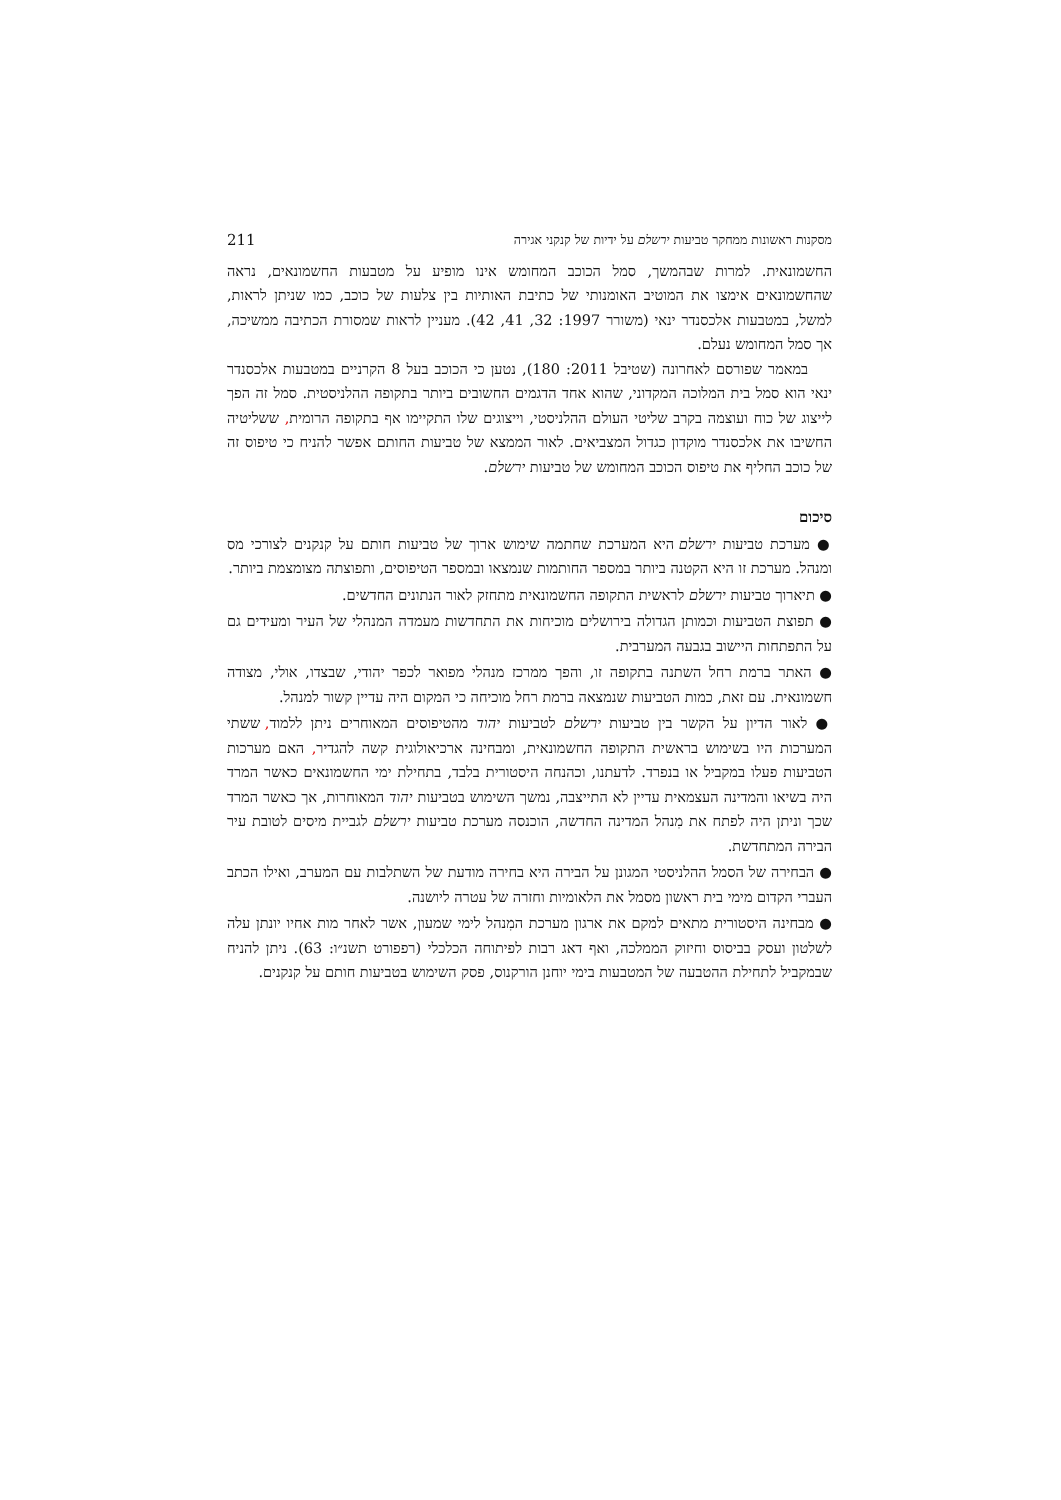מסקנות ראשונות ממחקר טביעות ירשלם על ידיות של קנקני אגירה 211
החשמונאית. למרות שבהמשך, סמל הכוכב המחומש אינו מופיע על מטבעות החשמונאים, נראה שהחשמונאים אימצו את המוטיב האומנותי של כתיבת האותיות בין צלעות של כוכב, כמו שניתן לראות, למשל, במטבעות אלכסנדר ינאי (משורר 1997: 32, 41, 42). מעניין לראות שמסורת הכתיבה ממשיכה, אך סמל המחומש נעלם.
במאמר שפורסם לאחרונה (שטיבל 2011: 180), נטען כי הכוכב בעל 8 הקרניים במטבעות אלכסנדר ינאי הוא סמל בית המלוכה המקדוני, שהוא אחד הדגמים החשובים ביותר בתקופה ההלניסטית. סמל זה הפך לייצוג של כוח ועוצמה בקרב שליטי העולם ההלניסטי, וייצוגים שלו התקיימו אף בתקופה הרומית, ששליטיה החשיבו את אלכסנדר מוקדון כגדול המצביאים. לאור הממצא של טביעות החותם אפשר להניח כי טיפוס זה של כוכב החליף את טיפוס הכוכב המחומש של טביעות ירשלם.
סיכום
● מערכת טביעות ירשלם היא המערכת שחתמה שימוש ארוך של טביעות חותם על קנקנים לצורכי מס ומנהל. מערכת זו היא הקטנה ביותר במספר החותמות שנמצאו ובמספר הטיפוסים, ותפוצתה מצומצמת ביותר.
● תיארוך טביעות ירשלם לראשית התקופה החשמונאית מתחזק לאור הנתונים החדשים.
● תפוצת הטביעות וכמותן הגדולה בירושלים מוכיחות את התחדשות מעמדה המנהלי של העיר ומעידים גם על התפתחות היישוב בגבעה המערבית.
● האתר ברמת רחל השתנה בתקופה זו, והפך ממרכז מנהלי מפואר לכפר יהודי, שבצדו, אולי, מצודה חשמונאית. עם זאת, כמות הטביעות שנמצאה ברמת רחל מוכיחה כי המקום היה עדיין קשור למנהל.
● לאור הדיון על הקשר בין טביעות ירשלם לטביעות יהוד מהטיפוסים המאוחרים ניתן ללמוד, ששתי המערכות היו בשימוש בראשית התקופה החשמונאית, ומבחינה ארכיאולוגית קשה להגדיר, האם מערכות הטביעות פעלו במקביל או בנפרד. לדעתנו, וכהנחה היסטורית בלבד, בתחילת ימי החשמונאים כאשר המרד היה בשיאו והמדינה העצמאית עדיין לא התייצבה, נמשך השימוש בטביעות יהוד המאוחרות, אך כאשר המרד שכך וניתן היה לפתח את מִנהל המדינה החדשה, הוכנסה מערכת טביעות ירשלם לגביית מיסים לטובת עיר הבירה המתחדשת.
● הבחירה של הסמל ההלניסטי המגונן על הבירה היא בחירה מודעת של השתלבות עם המערב, ואילו הכתב העברי הקדום מימי בית ראשון מסמל את הלאומיות וחזרה של עטרה ליושנה.
● מבחינה היסטורית מתאים למקם את ארגון מערכת המִנהל לימי שמעון, אשר לאחר מות אחיו יונתן עלה לשלטון ועסק בביסוס וחיזוק הממלכה, ואף דאג רבות לפיתוחה הכלכלי (רפפורט תשנ״ו: 63). ניתן להניח שבמקביל לתחילת ההטבעה של המטבעות בימי יוחנן הורקנוס, פסק השימוש בטביעות חותם על קנקנים.